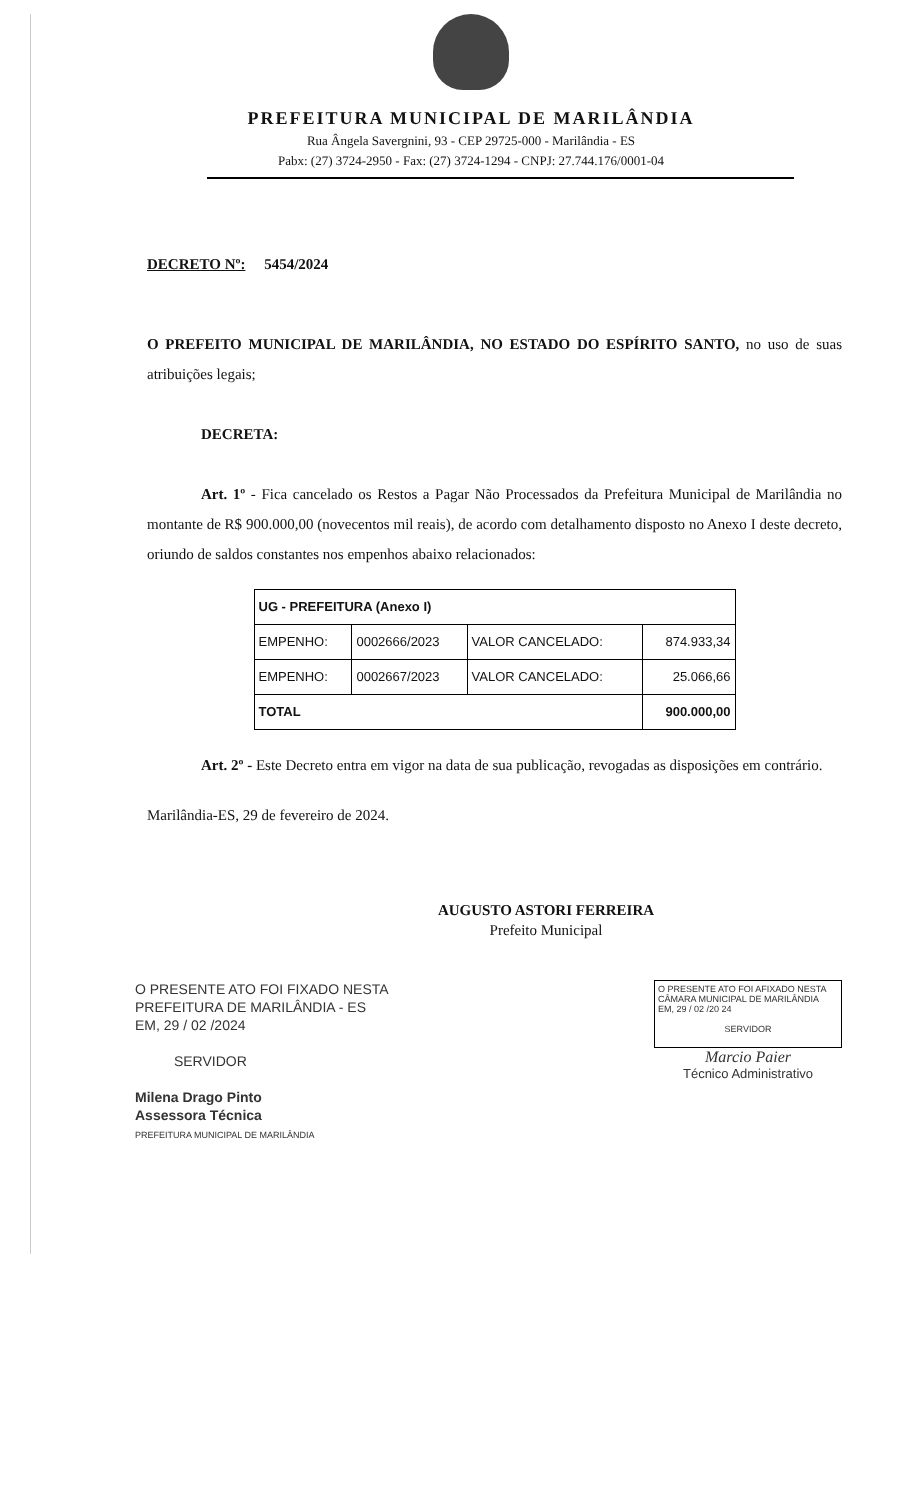PREFEITURA MUNICIPAL DE MARILÂNDIA
Rua Ângela Savergnini, 93 - CEP 29725-000 - Marilândia - ES
Pabx: (27) 3724-2950 - Fax: (27) 3724-1294 - CNPJ: 27.744.176/0001-04
DECRETO Nº: 5454/2024
O PREFEITO MUNICIPAL DE MARILÂNDIA, NO ESTADO DO ESPÍRITO SANTO, no uso de suas atribuições legais;
DECRETA:
Art. 1º - Fica cancelado os Restos a Pagar Não Processados da Prefeitura Municipal de Marilândia no montante de R$ 900.000,00 (novecentos mil reais), de acordo com detalhamento disposto no Anexo I deste decreto, oriundo de saldos constantes nos empenhos abaixo relacionados:
| UG - PREFEITURA (Anexo I) | | | |
| --- | --- | --- | --- |
| EMPENHO: | 0002666/2023 | VALOR CANCELADO: | 874.933,34 |
| EMPENHO: | 0002667/2023 | VALOR CANCELADO: | 25.066,66 |
| TOTAL | | | 900.000,00 |
Art. 2º - Este Decreto entra em vigor na data de sua publicação, revogadas as disposições em contrário.
Marilândia-ES, 29 de fevereiro de 2024.
AUGUSTO ASTORI FERREIRA
Prefeito Municipal
O PRESENTE ATO FOI FIXADO NESTA
PREFEITURA DE MARILÂNDIA - ES
EM, 29 / 02 /2024
SERVIDOR
Milena Drago Pinto
Assessora Técnica
PREFEITURA MUNICIPAL DE MARILÂNDIA
O PRESENTE ATO FOI AFIXADO NESTA CÂMARA MUNICIPAL DE MARILÂNDIA
EM, 29 / 02 /20 24
SERVIDOR
Marcio Paier
Técnico Administrativo